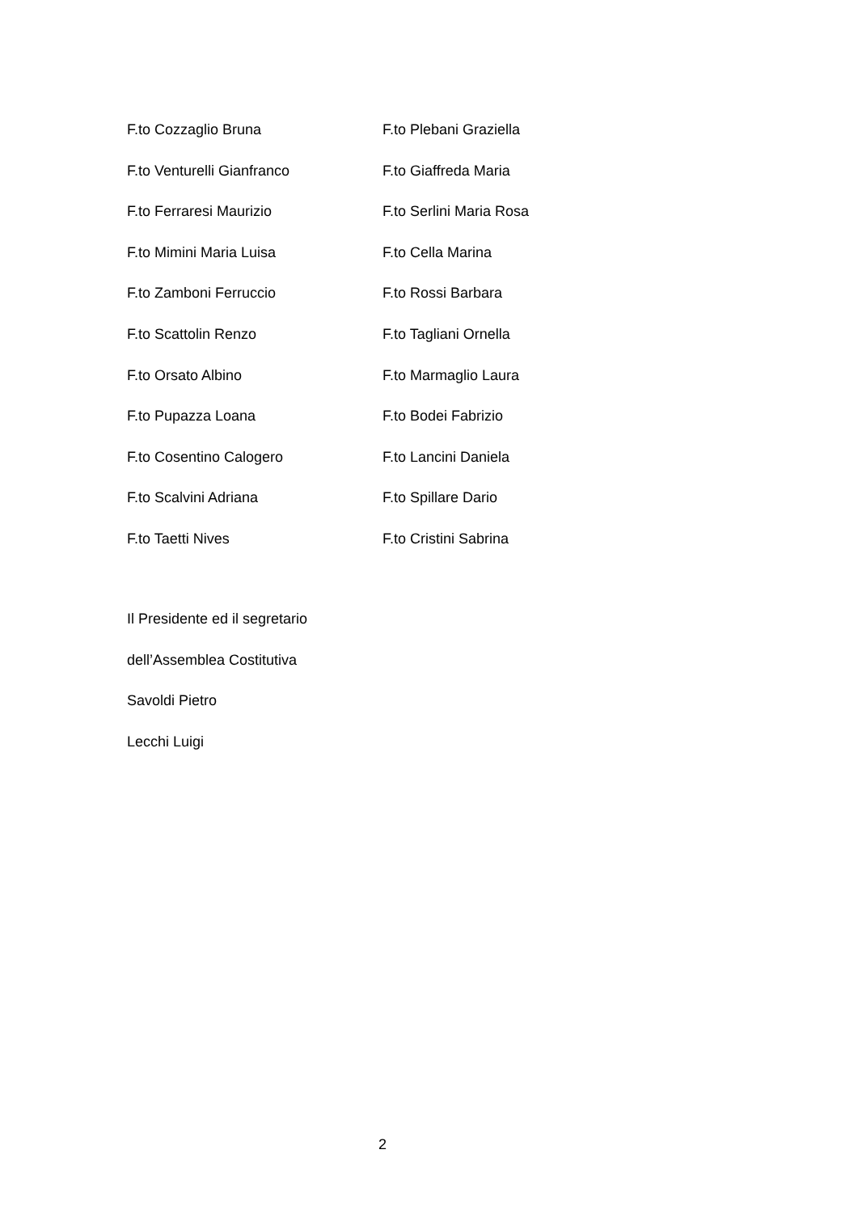F.to Cozzaglio Bruna F.to Plebani Graziella
F.to Venturelli Gianfranco F.to Giaffreda Maria
F.to Ferraresi Maurizio F.to Serlini Maria Rosa
F.to Mimini Maria Luisa F.to Cella Marina
F.to Zamboni Ferruccio F.to Rossi Barbara
F.to Scattolin Renzo F.to Tagliani Ornella
F.to Orsato Albino F.to Marmaglio Laura
F.to Pupazza Loana F.to Bodei Fabrizio
F.to Cosentino Calogero F.to Lancini Daniela
F.to Scalvini Adriana F.to Spillare Dario
F.to Taetti Nives F.to Cristini Sabrina
Il Presidente ed il segretario
dell’Assemblea Costitutiva
Savoldi Pietro
Lecchi Luigi
2